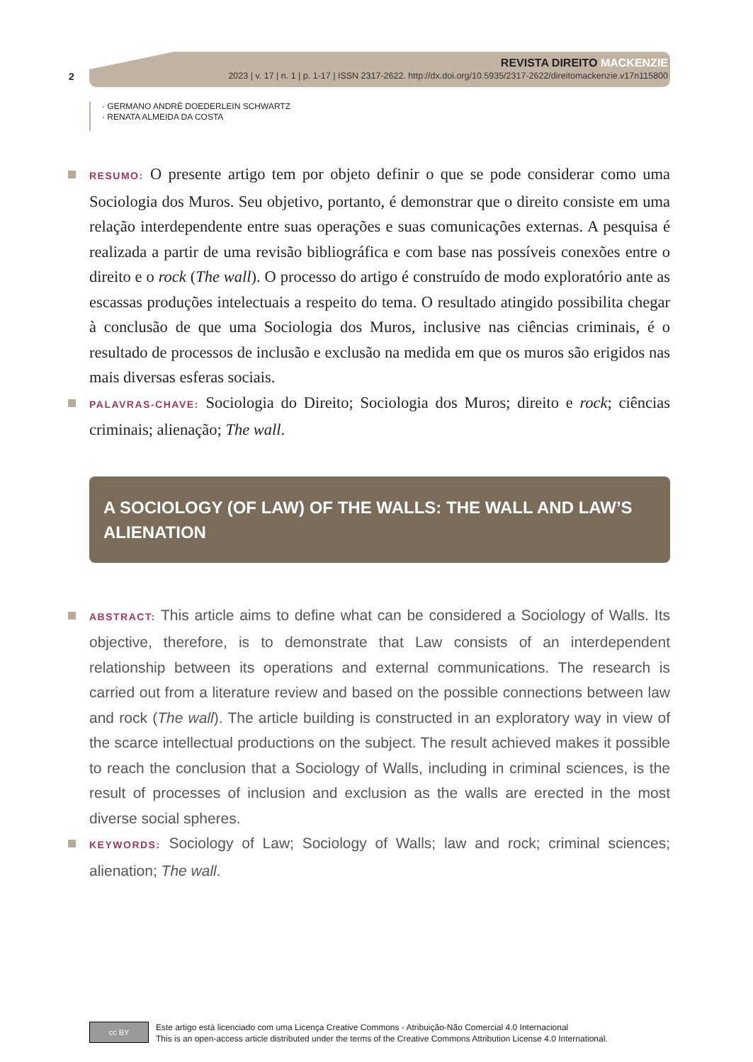2
REVISTA DIREITO MACKENZIE
2023 | v. 17 | n. 1 | p. 1-17 | ISSN 2317-2622. http://dx.doi.org/10.5935/2317-2622/direitomackenzie.v17n115800
· GERMANO ANDRÉ DOEDERLEIN SCHWARTZ
· RENATA ALMEIDA DA COSTA
RESUMO: O presente artigo tem por objeto definir o que se pode considerar como uma Sociologia dos Muros. Seu objetivo, portanto, é demonstrar que o direito consiste em uma relação interdependente entre suas operações e suas comunicações externas. A pesquisa é realizada a partir de uma revisão bibliográfica e com base nas possíveis conexões entre o direito e o rock (The wall). O processo do artigo é construído de modo exploratório ante as escassas produções intelectuais a respeito do tema. O resultado atingido possibilita chegar à conclusão de que uma Sociologia dos Muros, inclusive nas ciências criminais, é o resultado de processos de inclusão e exclusão na medida em que os muros são erigidos nas mais diversas esferas sociais.
PALAVRAS-CHAVE: Sociologia do Direito; Sociologia dos Muros; direito e rock; ciências criminais; alienação; The wall.
A SOCIOLOGY (OF LAW) OF THE WALLS: THE WALL AND LAW’S ALIENATION
ABSTRACT: This article aims to define what can be considered a Sociology of Walls. Its objective, therefore, is to demonstrate that Law consists of an interdependent relationship between its operations and external communications. The research is carried out from a literature review and based on the possible connections between law and rock (The wall). The article building is constructed in an exploratory way in view of the scarce intellectual productions on the subject. The result achieved makes it possible to reach the conclusion that a Sociology of Walls, including in criminal sciences, is the result of processes of inclusion and exclusion as the walls are erected in the most diverse social spheres.
KEYWORDS: Sociology of Law; Sociology of Walls; law and rock; criminal sciences; alienation; The wall.
cc BY
Este artigo está licenciado com uma Licença Creative Commons - Atribuição-Não Comercial 4.0 Internacional
This is an open-access article distributed under the terms of the Creative Commons Attribution License 4.0 International.